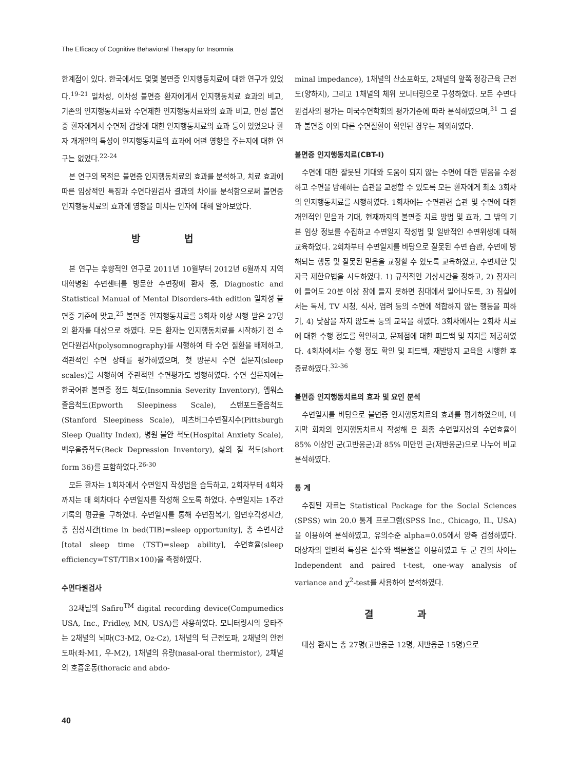The Efficacy of Cognitive Behavioral Therapy for Insomnia
한계점이 있다. 한국에서도 몇몇 불면증 인지행동치료에 대한 연구가 있었다.<sup>19-21</sup> 일차성, 이차성 불면증 환자에게서 인지행동치료 효과의 비교, 기존의 인지행동치료와 수면제한 인지행동치료와의 효과 비교, 만성 불면증 환자에게서 수면제 감량에 대한 인지행동치료의 효과 등이 있었으나 환자 개개인의 특성이 인지행동치료의 효과에 어떤 영향을 주는지에 대한 연구는 없었다.<sup>22-24</sup>
본 연구의 목적은 불면증 인지행동치료의 효과를 분석하고, 치료 효과에 따른 임상적인 특징과 수면다원검사 결과의 차이를 분석함으로써 불면증 인지행동치료의 효과에 영향을 미치는 인자에 대해 알아보았다.
방 법
본 연구는 후향적인 연구로 2011년 10월부터 2012년 6월까지 지역 대학병원 수면센터를 방문한 수면장애 환자 중, Diagnostic and Statistical Manual of Mental Disorders-4th edition 일차성 불면증 기준에 맞고,<sup>25</sup> 불면증 인지행동치료를 3회차 이상 시행 받은 27명의 환자를 대상으로 하였다. 모든 환자는 인지행동치료를 시작하기 전 수면다원검사(polysomnography)를 시행하여 타 수면 질환을 배제하고, 객관적인 수면 상태를 평가하였으며, 첫 방문시 수면 설문지(sleep scales)를 시행하여 주관적인 수면평가도 병행하였다. 수면 설문지에는 한국어판 불면증 정도 척도(Insomnia Severity Inventory), 엡워스졸음척도(Epworth Sleepiness Scale), 스탠포드졸음척도(Stanford Sleepiness Scale), 피츠버그수면질지수(Pittsburgh Sleep Quality Index), 병원 불안 척도(Hospital Anxiety Scale), 벡우울증척도(Beck Depression Inventory), 삶의 질 척도(short form 36)를 포함하였다.<sup>26-30</sup>
모든 환자는 1회차에서 수면일지 작성법을 습득하고, 2회차부터 4회차까지는 매 회차마다 수면일지를 작성해 오도록 하였다. 수면일지는 1주간 기록의 평균을 구하였다. 수면일지를 통해 수면잠복기, 입면후각성시간, 총 침상시간[time in bed(TIB)=sleep opportunity], 총 수면시간[total sleep time (TST)=sleep ability], 수면효율(sleep efficiency=TST/TIB×100)을 측정하였다.
수면다원검사
32채널의 Safiro<sup>TM</sup> digital recording device(Compumedics USA, Inc., Fridley, MN, USA)를 사용하였다. 모니터링시의 몽타주는 2채널의 뇌파(C3-M2, Oz-Cz), 1채널의 턱 근전도파, 2채널의 안전도파(좌-M1, 우-M2), 1채널의 유량(nasal-oral thermistor), 2채널의 호흡운동(thoracic and abdo-
minal impedance), 1채널의 산소포화도, 2채널의 앞쪽 정강근육 근전도(양하지), 그리고 1채널의 체위 모니터링으로 구성하였다. 모든 수면다원검사의 평가는 미국수면학회의 평가기준에 따라 분석하였으며,<sup>31</sup> 그 결과 불면증 이외 다른 수면질환이 확인된 경우는 제외하였다.
불면증 인지행동치료(CBT-I)
수면에 대한 잘못된 기대와 도움이 되지 않는 수면에 대한 믿음을 수정하고 수면을 방해하는 습관을 교정할 수 있도록 모든 환자에게 최소 3회차의 인지행동치료를 시행하였다. 1회차에는 수면관련 습관 및 수면에 대한 개인적인 믿음과 기대, 현재까지의 불면증 치료 방법 및 효과, 그 밖의 기본 임상 정보를 수집하고 수면일지 작성법 및 일반적인 수면위생에 대해 교육하였다. 2회차부터 수면일지를 바탕으로 잘못된 수면 습관, 수면에 방해되는 행동 및 잘못된 믿음을 교정할 수 있도록 교육하였고, 수면제한 및 자극 제한요법을 시도하였다. 1) 규칙적인 기상시간을 정하고, 2) 잠자리에 들어도 20분 이상 잠에 들지 못하면 침대에서 일어나도록, 3) 침실에서는 독서, TV 시청, 식사, 염려 등의 수면에 적합하지 않는 행동을 피하기, 4) 낮잠을 자지 않도록 등의 교육을 하였다. 3회차에서는 2회차 치료에 대한 수행 정도를 확인하고, 문제점에 대한 피드백 및 지지를 제공하였다. 4회차에서는 수행 정도 확인 및 피드백, 재발방지 교육을 시행한 후 종료하였다.<sup>32-36</sup>
불면증 인지행동치료의 효과 및 요인 분석
수면일지를 바탕으로 불면증 인지행동치료의 효과를 평가하였으며, 마지막 회차의 인지행동치료시 작성해 온 최종 수면일지상의 수면효율이 85% 이상인 군(고반응군)과 85% 미만인 군(저반응군)으로 나누어 비교 분석하였다.
통 계
수집된 자료는 Statistical Package for the Social Sciences (SPSS) win 20.0 통계 프로그램(SPSS Inc., Chicago, IL, USA)을 이용하여 분석하였고, 유의수준 alpha=0.05에서 양측 검정하였다. 대상자의 일반적 특성은 실수와 백분율을 이용하였고 두 군 간의 차이는 Independent and paired t-test, one-way analysis of variance and χ<sup>2</sup>-test를 사용하여 분석하였다.
결 과
대상 환자는 총 27명(고반응군 12명, 저반응군 15명)으로
40